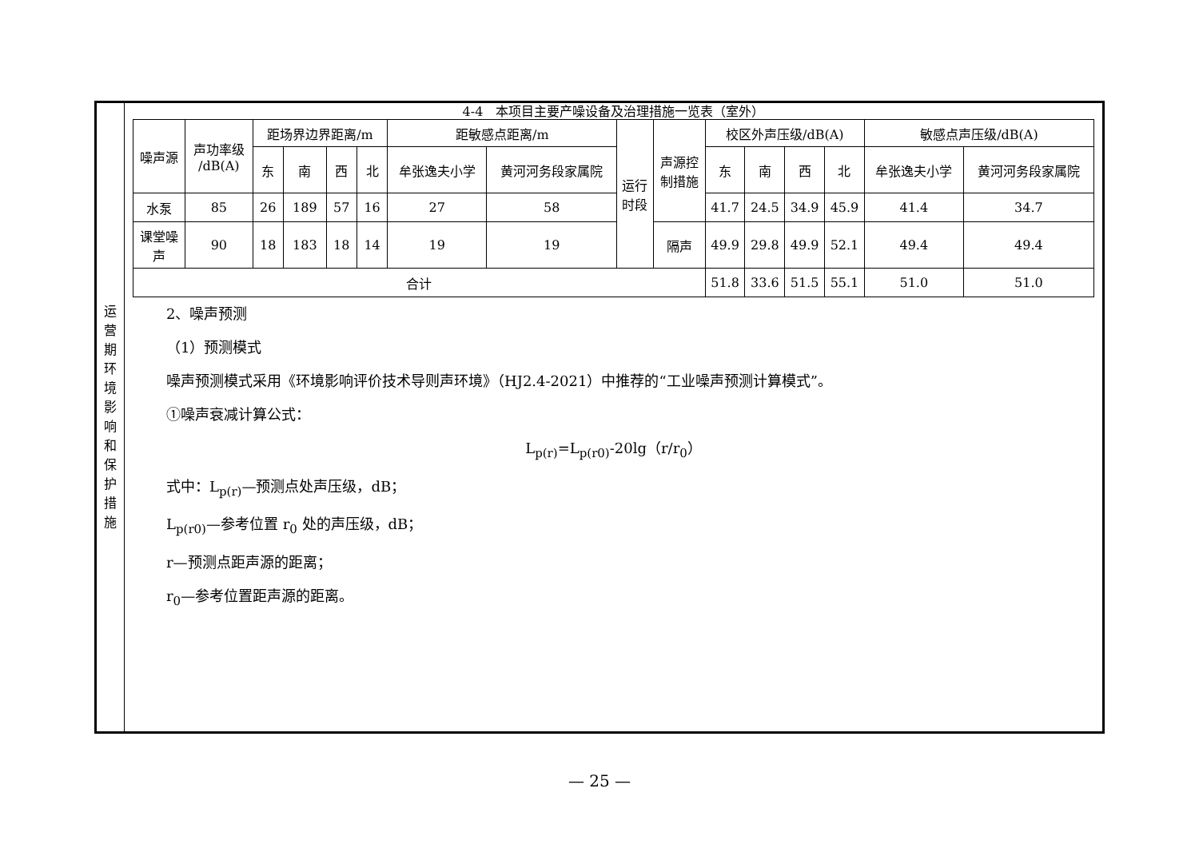运
营
期
环
境
影
响
和
保
护
措
施
4-4　本项目主要产噪设备及治理措施一览表（室外）
| 噪声源 | 声功率级 /dB(A) | 距场界边界距离/m | | | | 距敏感点距离/m | | 运行 时段 | 声源控 制措施 | 校区外声压级/dB(A) | | | | 敏感点声压级/dB(A) | |
| --- | --- | --- | --- | --- | --- | --- | --- | --- | --- | --- | --- | --- | --- | --- | --- |
| | | 东 | 南 | 西 | 北 | 牟张逸夫小学 | 黄河河务段家属院 | | | 东 | 南 | 西 | 北 | 牟张逸夫小学 | 黄河河务段家属院 |
| 水泵 | 85 | 26 | 189 | 57 | 16 | 27 | 58 | | | 41.7 | 24.5 | 34.9 | 45.9 | 41.4 | 34.7 |
| 课堂噪 声 | 90 | 18 | 183 | 18 | 14 | 19 | 19 | | 隔声 | 49.9 | 29.8 | 49.9 | 52.1 | 49.4 | 49.4 |
| 合计 | | | | | | | | | | 51.8 | 33.6 | 51.5 | 55.1 | 51.0 | 51.0 |
2、噪声预测
（1）预测模式
噪声预测模式采用《环境影响评价技术导则声环境》（HJ2.4-2021）中推荐的“工业噪声预测计算模式”。
①噪声衰减计算公式：
L<sub>p(r)</sub>=L<sub>p(r0)</sub>-20lg（r/r<sub>0</sub>）
式中：L<sub>p(r)</sub>—预测点处声压级，dB；
L<sub>p(r0)</sub>—参考位置 r<sub>0</sub> 处的声压级，dB；
r—预测点距声源的距离；
r<sub>0</sub>—参考位置距声源的距离。
— 25 —